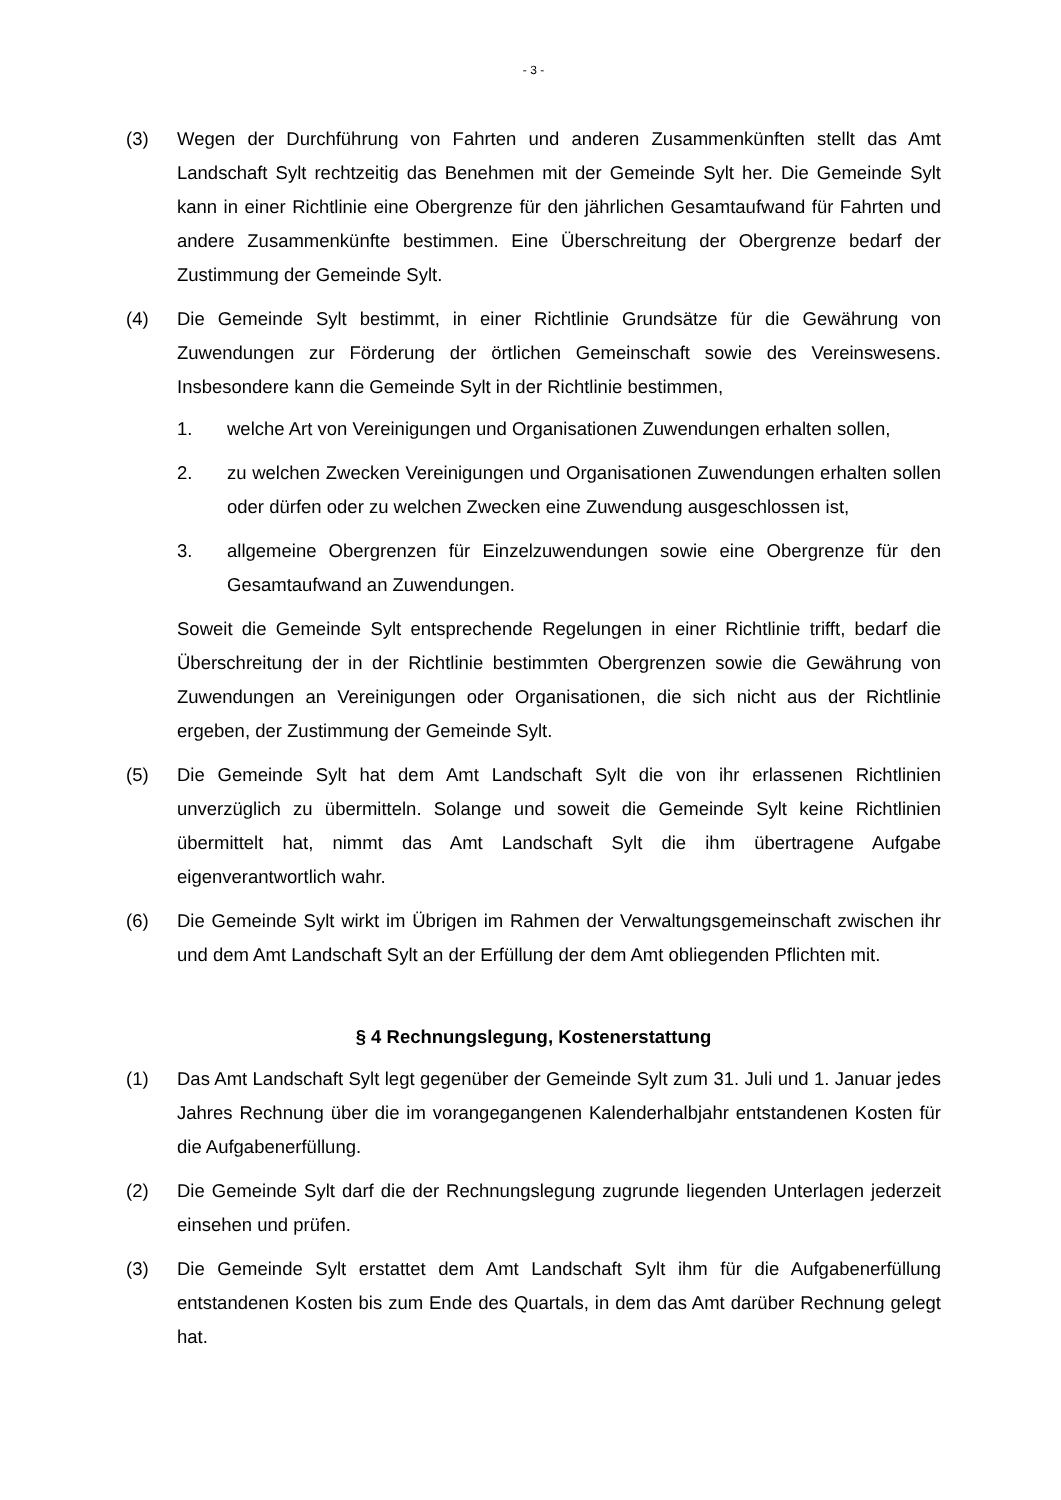- 3 -
(3) Wegen der Durchführung von Fahrten und anderen Zusammenkünften stellt das Amt Landschaft Sylt rechtzeitig das Benehmen mit der Gemeinde Sylt her. Die Gemeinde Sylt kann in einer Richtlinie eine Obergrenze für den jährlichen Gesamtaufwand für Fahrten und andere Zusammenkünfte bestimmen. Eine Überschreitung der Obergrenze bedarf der Zustimmung der Gemeinde Sylt.
(4) Die Gemeinde Sylt bestimmt, in einer Richtlinie Grundsätze für die Gewährung von Zuwendungen zur Förderung der örtlichen Gemeinschaft sowie des Vereinswesens. Insbesondere kann die Gemeinde Sylt in der Richtlinie bestimmen,
1. welche Art von Vereinigungen und Organisationen Zuwendungen erhalten sollen,
2. zu welchen Zwecken Vereinigungen und Organisationen Zuwendungen erhalten sollen oder dürfen oder zu welchen Zwecken eine Zuwendung ausgeschlossen ist,
3. allgemeine Obergrenzen für Einzelzuwendungen sowie eine Obergrenze für den Gesamtaufwand an Zuwendungen.
Soweit die Gemeinde Sylt entsprechende Regelungen in einer Richtlinie trifft, bedarf die Überschreitung der in der Richtlinie bestimmten Obergrenzen sowie die Gewährung von Zuwendungen an Vereinigungen oder Organisationen, die sich nicht aus der Richtlinie ergeben, der Zustimmung der Gemeinde Sylt.
(5) Die Gemeinde Sylt hat dem Amt Landschaft Sylt die von ihr erlassenen Richtlinien unverzüglich zu übermitteln. Solange und soweit die Gemeinde Sylt keine Richtlinien übermittelt hat, nimmt das Amt Landschaft Sylt die ihm übertragene Aufgabe eigenverantwortlich wahr.
(6) Die Gemeinde Sylt wirkt im Übrigen im Rahmen der Verwaltungsgemeinschaft zwischen ihr und dem Amt Landschaft Sylt an der Erfüllung der dem Amt obliegenden Pflichten mit.
§ 4 Rechnungslegung, Kostenerstattung
(1) Das Amt Landschaft Sylt legt gegenüber der Gemeinde Sylt zum 31. Juli und 1. Januar jedes Jahres Rechnung über die im vorangegangenen Kalenderhalbjahr entstandenen Kosten für die Aufgabenerfüllung.
(2) Die Gemeinde Sylt darf die der Rechnungslegung zugrunde liegenden Unterlagen jederzeit einsehen und prüfen.
(3) Die Gemeinde Sylt erstattet dem Amt Landschaft Sylt ihm für die Aufgabenerfüllung entstandenen Kosten bis zum Ende des Quartals, in dem das Amt darüber Rechnung gelegt hat.